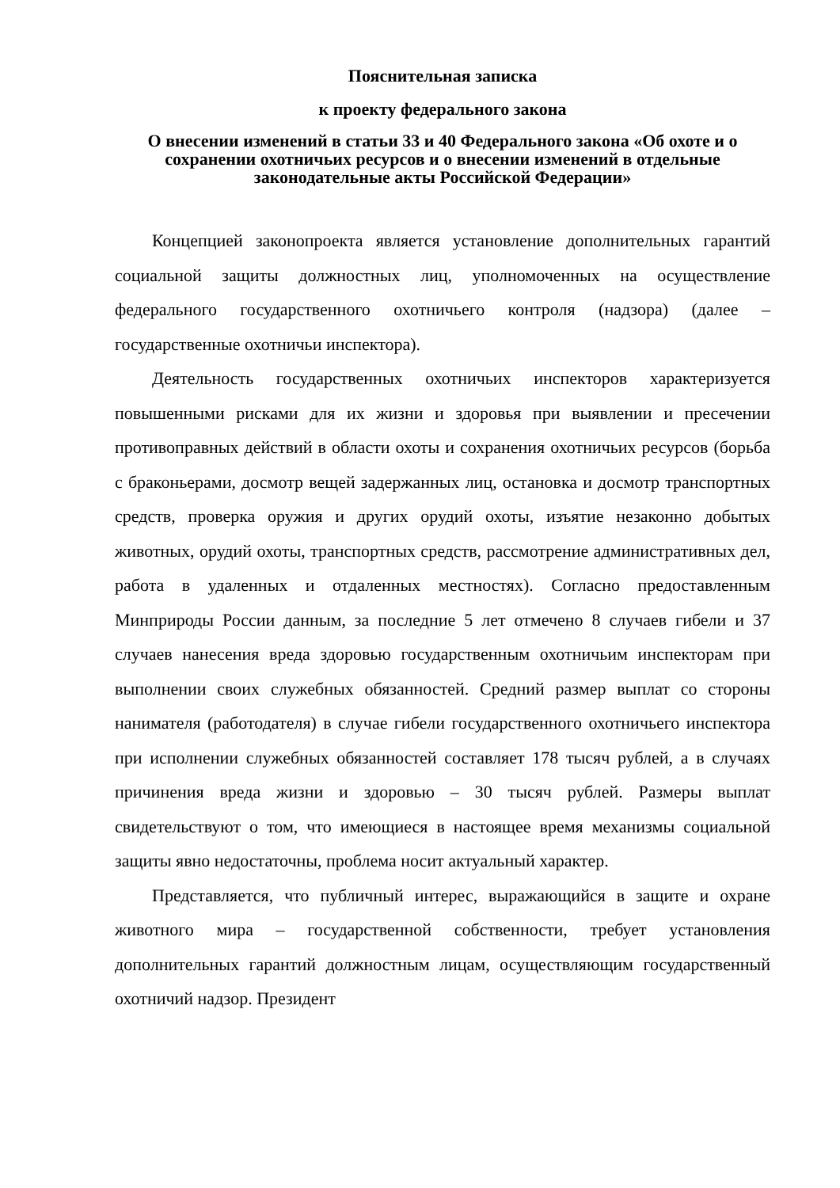Пояснительная записка
к проекту федерального закона
О внесении изменений в статьи 33 и 40 Федерального закона «Об охоте и о сохранении охотничьих ресурсов и о внесении изменений в отдельные законодательные акты Российской Федерации»
Концепцией законопроекта является установление дополнительных гарантий социальной защиты должностных лиц, уполномоченных на осуществление федерального государственного охотничьего контроля (надзора) (далее – государственные охотничьи инспектора).
Деятельность государственных охотничьих инспекторов характеризуется повышенными рисками для их жизни и здоровья при выявлении и пресечении противоправных действий в области охоты и сохранения охотничьих ресурсов (борьба с браконьерами, досмотр вещей задержанных лиц, остановка и досмотр транспортных средств, проверка оружия и других орудий охоты, изъятие незаконно добытых животных, орудий охоты, транспортных средств, рассмотрение административных дел, работа в удаленных и отдаленных местностях). Согласно предоставленным Минприроды России данным, за последние 5 лет отмечено 8 случаев гибели и 37 случаев нанесения вреда здоровью государственным охотничьим инспекторам при выполнении своих служебных обязанностей. Средний размер выплат со стороны нанимателя (работодателя) в случае гибели государственного охотничьего инспектора при исполнении служебных обязанностей составляет 178 тысяч рублей, а в случаях причинения вреда жизни и здоровью – 30 тысяч рублей. Размеры выплат свидетельствуют о том, что имеющиеся в настоящее время механизмы социальной защиты явно недостаточны, проблема носит актуальный характер.
Представляется, что публичный интерес, выражающийся в защите и охране животного мира – государственной собственности, требует установления дополнительных гарантий должностным лицам, осуществляющим государственный охотничий надзор. Президент